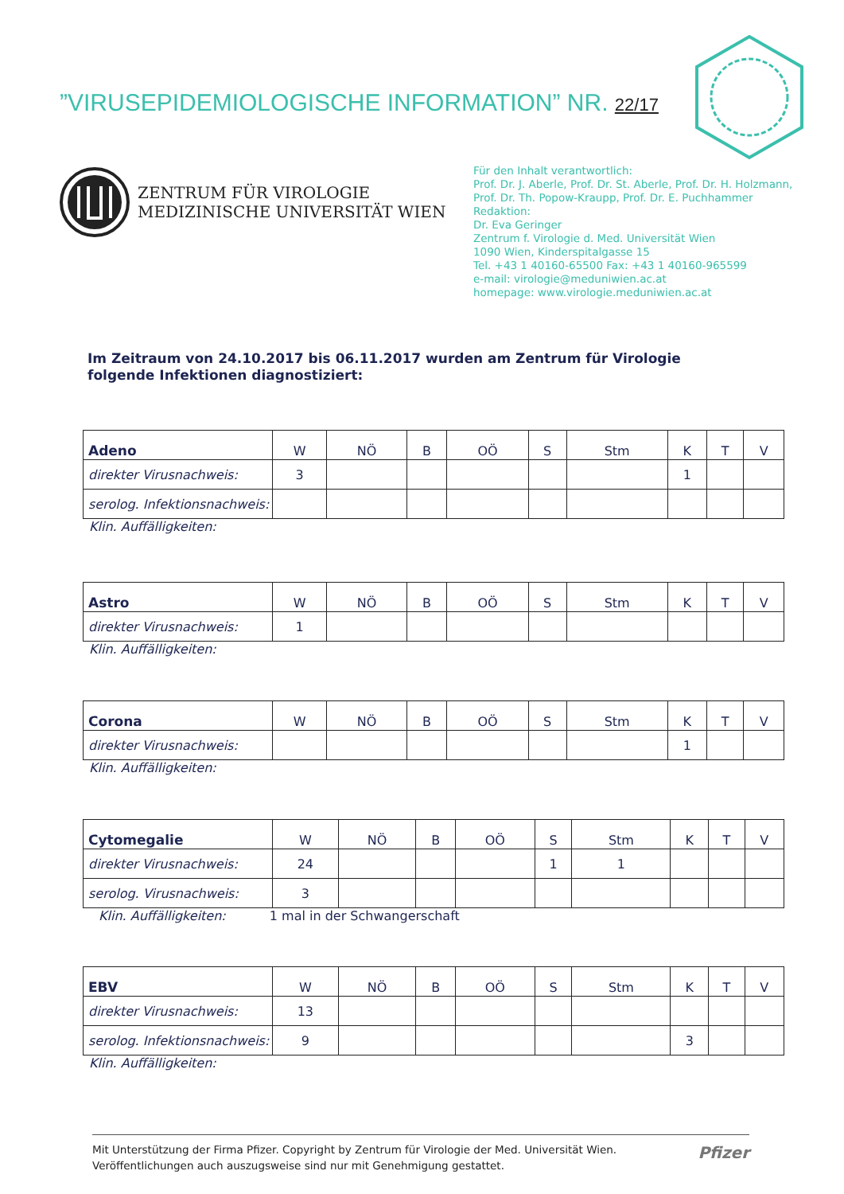”VIRUSEPIDEMIOLOGISCHE INFORMATION” NR. 22/17
ZENTRUM FÜR VIROLOGIE
MEDIZINISCHE UNIVERSITÄT WIEN
Für den Inhalt verantwortlich:
Prof. Dr. J. Aberle, Prof. Dr. St. Aberle, Prof. Dr. H. Holzmann,
Prof. Dr. Th. Popow-Kraupp, Prof. Dr. E. Puchhammer
Redaktion:
Dr. Eva Geringer
Zentrum f. Virologie d. Med. Universität Wien
1090 Wien, Kinderspitalgasse 15
Tel. +43 1 40160-65500 Fax: +43 1 40160-965599
e-mail: virologie@meduniwien.ac.at
homepage: www.virologie.meduniwien.ac.at
Im Zeitraum von 24.10.2017 bis 06.11.2017 wurden am Zentrum für Virologie folgende Infektionen diagnostiziert:
| Adeno | W | NÖ | B | OÖ | S | Stm | K | T | V |
| direkter Virusnachweis: | 3 | | | | | | 1 | | |
| serolog. Infektionsnachweis: | | | | | | | | | |
Klin. Auffälligkeiten:
| Astro | W | NÖ | B | OÖ | S | Stm | K | T | V |
| direkter Virusnachweis: | 1 | | | | | | | | |
Klin. Auffälligkeiten:
| Corona | W | NÖ | B | OÖ | S | Stm | K | T | V |
| direkter Virusnachweis: | | | | | | | 1 | | |
Klin. Auffälligkeiten:
| Cytomegalie | W | NÖ | B | OÖ | S | Stm | K | T | V |
| direkter Virusnachweis: | 24 | | | | 1 | 1 | | | |
| serolog. Virusnachweis: | 3 | | | | | | | | |
Klin. Auffälligkeiten: 1 mal in der Schwangerschaft
| EBV | W | NÖ | B | OÖ | S | Stm | K | T | V |
| direkter Virusnachweis: | 13 | | | | | | | | |
| serolog. Infektionsnachweis: | 9 | | | | | | 3 | | |
Klin. Auffälligkeiten:
Mit Unterstützung der Firma Pfizer. Copyright by Zentrum für Virologie der Med. Universität Wien.
Veröffentlichungen auch auszugsweise sind nur mit Genehmigung gestattet.
Pfizer